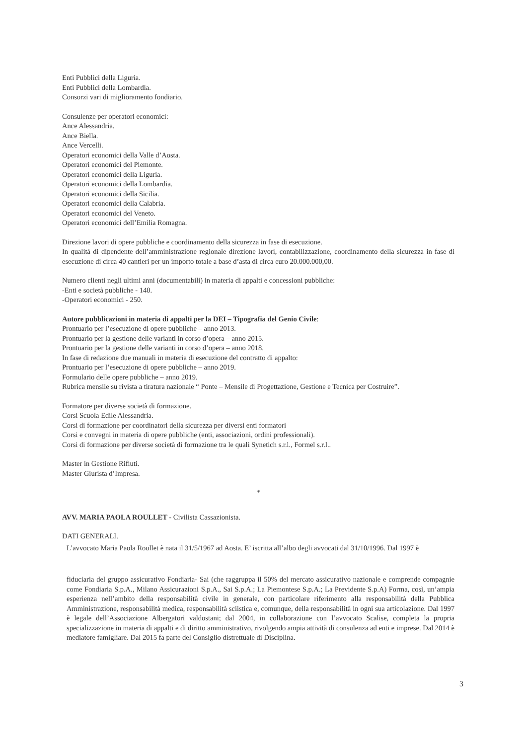Enti Pubblici della Liguria.
Enti Pubblici della Lombardia.
Consorzi vari di miglioramento fondiario.
Consulenze per operatori economici:
Ance Alessandria.
Ance Biella.
Ance Vercelli.
Operatori economici della Valle d’Aosta.
Operatori economici del Piemonte.
Operatori economici della Liguria.
Operatori economici della Lombardia.
Operatori economici della Sicilia.
Operatori economici della Calabria.
Operatori economici del Veneto.
Operatori economici dell’Emilia Romagna.
Direzione lavori di opere pubbliche e coordinamento della sicurezza in fase di esecuzione.
In qualità di dipendente dell’amministrazione regionale direzione lavori, contabilizzazione, coordinamento della sicurezza in fase di esecuzione di circa 40 cantieri per un importo totale a base d’asta di circa euro 20.000.000,00.
Numero clienti negli ultimi anni (documentabili) in materia di appalti e concessioni pubbliche:
-Enti e società pubbliche - 140.
-Operatori economici - 250.
Autore pubblicazioni in materia di appalti per la DEI – Tipografia del Genio Civile:
Prontuario per l’esecuzione di opere pubbliche – anno 2013.
Prontuario per la gestione delle varianti in corso d’opera – anno 2015.
Prontuario per la gestione delle varianti in corso d’opera – anno 2018.
In fase di redazione due manuali in materia di esecuzione del contratto di appalto:
Prontuario per l’esecuzione di opere pubbliche – anno 2019.
Formulario delle opere pubbliche – anno 2019.
Rubrica mensile su rivista a tiratura nazionale “ Ponte – Mensile di Progettazione, Gestione e Tecnica per Costruire”.
Formatore per diverse società di formazione.
Corsi Scuola Edile Alessandria.
Corsi di formazione per coordinatori della sicurezza per diversi enti formatori
Corsi e convegni in materia di opere pubbliche (enti, associazioni, ordini professionali).
Corsi di formazione per diverse società di formazione tra le quali Synetich s.r.l., Formel s.r.l..
Master in Gestione Rifiuti.
Master Giurista d’Impresa.
*
AVV. MARIA PAOLA ROULLET - Civilista Cassazionista.
DATI GENERALI.
L’avvocato Maria Paola Roullet è nata il 31/5/1967 ad Aosta. E’ iscritta all’albo degli avvocati dal 31/10/1996. Dal 1997 è
fiduciaria del gruppo assicurativo Fondiaria- Sai (che raggruppa il 50% del mercato assicurativo nazionale e comprende compagnie come Fondiaria S.p.A., Milano Assicurazioni S.p.A., Sai S.p.A.; La Piemontese S.p.A.; La Previdente S.p.A) Forma, così, un’ampia esperienza nell’ambito della responsabilità civile in generale, con particolare riferimento alla responsabilità della Pubblica Amministrazione, responsabilità medica, responsabilità sciistica e, comunque, della responsabilità in ogni sua articolazione. Dal 1997 è legale dell’Associazione Albergatori valdostani; dal 2004, in collaborazione con l’avvocato Scalise, completa la propria specializzazione in materia di appalti e di diritto amministrativo, rivolgendo ampia attività di consulenza ad enti e imprese. Dal 2014 è mediatore famigliare. Dal 2015 fa parte del Consiglio distrettuale di Disciplina.
3